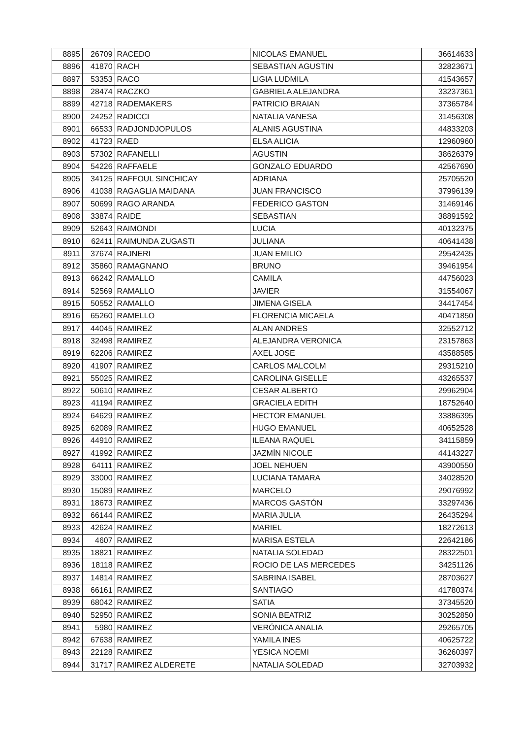| 8895 | 26709 | RACEDO | NICOLAS EMANUEL | 36614633 |
| 8896 | 41870 | RACH | SEBASTIAN AGUSTIN | 32823671 |
| 8897 | 53353 | RACO | LIGIA LUDMILA | 41543657 |
| 8898 | 28474 | RACZKO | GABRIELA ALEJANDRA | 33237361 |
| 8899 | 42718 | RADEMAKERS | PATRICIO BRAIAN | 37365784 |
| 8900 | 24252 | RADICCI | NATALIA VANESA | 31456308 |
| 8901 | 66533 | RADJONDJOPULOS | ALANIS AGUSTINA | 44833203 |
| 8902 | 41723 | RAED | ELSA ALICIA | 12960960 |
| 8903 | 57302 | RAFANELLI | AGUSTIN | 38626379 |
| 8904 | 54226 | RAFFAELE | GONZALO EDUARDO | 42567690 |
| 8905 | 34125 | RAFFOUL SINCHICAY | ADRIANA | 25705520 |
| 8906 | 41038 | RAGAGLIA MAIDANA | JUAN FRANCISCO | 37996139 |
| 8907 | 50699 | RAGO ARANDA | FEDERICO GASTON | 31469146 |
| 8908 | 33874 | RAIDE | SEBASTIAN | 38891592 |
| 8909 | 52643 | RAIMONDI | LUCIA | 40132375 |
| 8910 | 62411 | RAIMUNDA ZUGASTI | JULIANA | 40641438 |
| 8911 | 37674 | RAJNERI | JUAN EMILIO | 29542435 |
| 8912 | 35860 | RAMAGNANO | BRUNO | 39461954 |
| 8913 | 66242 | RAMALLO | CAMILA | 44756023 |
| 8914 | 52569 | RAMALLO | JAVIER | 31554067 |
| 8915 | 50552 | RAMALLO | JIMENA GISELA | 34417454 |
| 8916 | 65260 | RAMELLO | FLORENCIA MICAELA | 40471850 |
| 8917 | 44045 | RAMIREZ | ALAN ANDRES | 32552712 |
| 8918 | 32498 | RAMIREZ | ALEJANDRA VERONICA | 23157863 |
| 8919 | 62206 | RAMIREZ | AXEL JOSE | 43588585 |
| 8920 | 41907 | RAMIREZ | CARLOS MALCOLM | 29315210 |
| 8921 | 55025 | RAMIREZ | CAROLINA GISELLE | 43265537 |
| 8922 | 50610 | RAMIREZ | CESAR ALBERTO | 29962904 |
| 8923 | 41194 | RAMIREZ | GRACIELA EDITH | 18752640 |
| 8924 | 64629 | RAMIREZ | HECTOR EMANUEL | 33886395 |
| 8925 | 62089 | RAMIREZ | HUGO EMANUEL | 40652528 |
| 8926 | 44910 | RAMIREZ | ILEANA RAQUEL | 34115859 |
| 8927 | 41992 | RAMIREZ | JAZMÍN NICOLE | 44143227 |
| 8928 | 64111 | RAMIREZ | JOEL NEHUEN | 43900550 |
| 8929 | 33000 | RAMIREZ | LUCIANA TAMARA | 34028520 |
| 8930 | 15089 | RAMIREZ | MARCELO | 29076992 |
| 8931 | 18673 | RAMIREZ | MARCOS GASTÓN | 33297436 |
| 8932 | 66144 | RAMIREZ | MARIA JULIA | 26435294 |
| 8933 | 42624 | RAMIREZ | MARIEL | 18272613 |
| 8934 | 4607 | RAMIREZ | MARISA ESTELA | 22642186 |
| 8935 | 18821 | RAMIREZ | NATALIA SOLEDAD | 28322501 |
| 8936 | 18118 | RAMIREZ | ROCIO DE LAS MERCEDES | 34251126 |
| 8937 | 14814 | RAMIREZ | SABRINA ISABEL | 28703627 |
| 8938 | 66161 | RAMIREZ | SANTIAGO | 41780374 |
| 8939 | 68042 | RAMIREZ | SATIA | 37345520 |
| 8940 | 52950 | RAMIREZ | SONIA BEATRIZ | 30252850 |
| 8941 | 5980 | RAMIREZ | VERÓNICA ANALIA | 29265705 |
| 8942 | 67638 | RAMIREZ | YAMILA INES | 40625722 |
| 8943 | 22128 | RAMIREZ | YESICA NOEMI | 36260397 |
| 8944 | 31717 | RAMIREZ ALDERETE | NATALIA SOLEDAD | 32703932 |